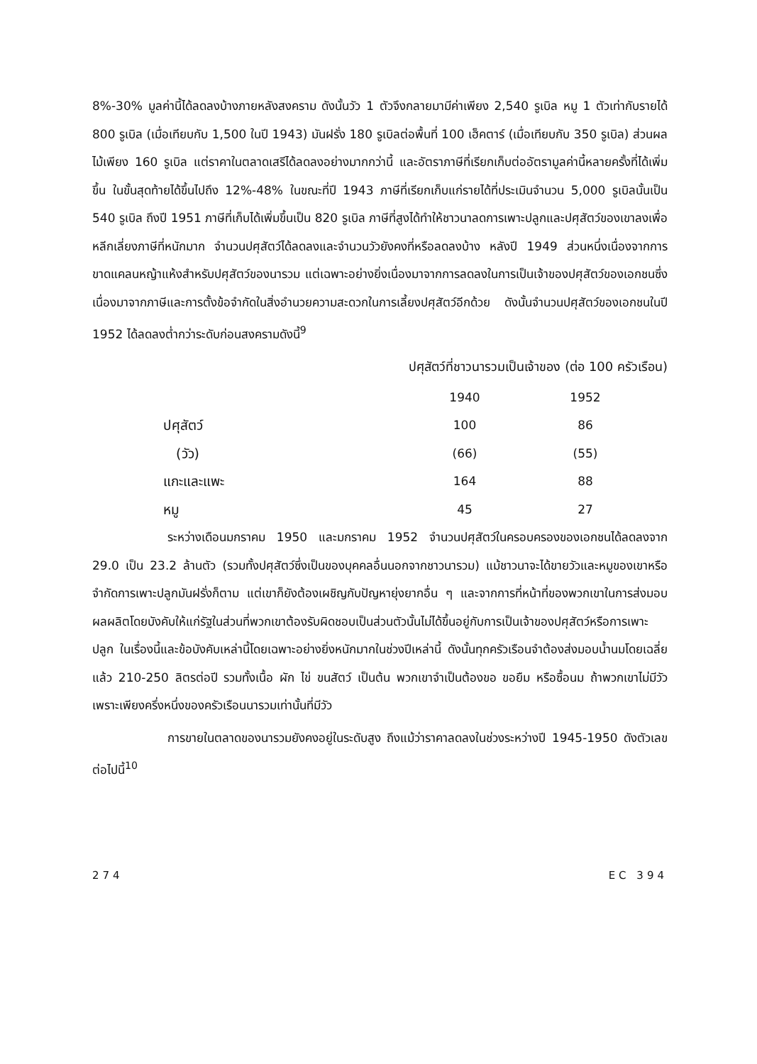8%-30% มูลค่านี้ได้ลดลงบ้างภายหลังสงคราม ดังนั้นวัว 1 ตัวจึงกลายมามีค่าเพียง 2,540 รูเบิล หมู 1 ตัวเท่ากับรายได้ 800 รูเบิล (เมื่อเทียบกับ 1,500 ในปี 1943) มันฝรั่ง 180 รูเบิลต่อพื้นที่ 100 เฮ็คตาร์ (เมื่อเทียบกับ 350 รูเบิล) ส่วนผลไม้เพียง 160 รูเบิล แต่ราคาในตลาดเสรีได้ลดลงอย่างมากกว่านี้ และอัตราภาษีที่เรียกเก็บต่ออัตรามูลค่านี้หลายครั้งที่ได้เพิ่มขึ้น ในขั้นสุดท้ายได้ขึ้นไปถึง 12%-48% ในขณะที่ปี 1943 ภาษีที่เรียกเก็บแก่รายได้ที่ประเมินจำนวน 5,000 รูเบิลนั้นเป็น 540 รูเบิล ถึงปี 1951 ภาษีที่เก็บได้เพิ่มขึ้นเป็น 820 รูเบิล ภาษีที่สูงได้ทำให้ชาวนาลดการเพาะปลูกและปศุสัตว์ของเขาลงเพื่อหลีกเลี่ยงภาษีที่หนักมาก จำนวนปศุสัตว์ได้ลดลงและจำนวนวัวยังคงที่หรือลดลงบ้าง หลังปี 1949 ส่วนหนึ่งเนื่องจากการขาดแคลนหญ้าแห้งสำหรับปศุสัตว์ของนารวม แต่เฉพาะอย่างยิ่งเนื่องมาจากการลดลงในการเป็นเจ้าของปศุสัตว์ของเอกชนซึ่งเนื่องมาจากภาษีและการตั้งข้อจำกัดในสิ่งอำนวยความสะดวกในการเลี้ยงปศุสัตว์อีกด้วย ดังนั้นจำนวนปศุสัตว์ของเอกชนในปี 1952 ได้ลดลงต่ำกว่าระดับก่อนสงครามดังนี้<sup>9</sup>
ปศุสัตว์ที่ชาวนารวมเป็นเจ้าของ (ต่อ 100 ครัวเรือน)
| | 1940 | 1952 |
| --- | --- | --- |
| ปศุสัตว์ | 100 | 86 |
| (วัว) | (66) | (55) |
| แกะและแพะ | 164 | 88 |
| หมู | 45 | 27 |
ระหว่างเดือนมกราคม 1950 และมกราคม 1952 จำนวนปศุสัตว์ในครอบครองของเอกชนได้ลดลงจาก 29.0 เป็น 23.2 ล้านตัว (รวมทั้งปศุสัตว์ซึ่งเป็นของบุคคลอื่นนอกจากชาวนารวม) แม้ชาวนาจะได้ขายวัวและหมูของเขาหรือจำกัดการเพาะปลูกมันฝรั่งก็ตาม แต่เขาก็ยังต้องเผชิญกับปัญหายุ่งยากอื่น ๆ และจากการที่หน้าที่ของพวกเขาในการส่งมอบผลผลิตโดยบังคับให้แก่รัฐในส่วนที่พวกเขาต้องรับผิดชอบเป็นส่วนตัวนั้นไม่ได้ขึ้นอยู่กับการเป็นเจ้าของปศุสัตว์หรือการเพาะปลูก ในเรื่องนี้และข้อบังคับเหล่านี้โดยเฉพาะอย่างยิ่งหนักมากในช่วงปีเหล่านี้ ดังนั้นทุกครัวเรือนจำต้องส่งมอบน้ำนมโดยเฉลี่ยแล้ว 210-250 ลิตรต่อปี รวมทั้งเนื้อ ผัก ไข่ ขนสัตว์ เป็นต้น พวกเขาจำเป็นต้องขอ ขอยืม หรือซื้อนม ถ้าพวกเขาไม่มีวัว เพราะเพียงครึ่งหนึ่งของครัวเรือนนารวมเท่านั้นที่มีวัว
การขายในตลาดของนารวมยังคงอยู่ในระดับสูง ถึงแม้ว่าราคาลดลงในช่วงระหว่างปี 1945-1950 ดังตัวเลขต่อไปนี้<sup>10</sup>
274 EC 394